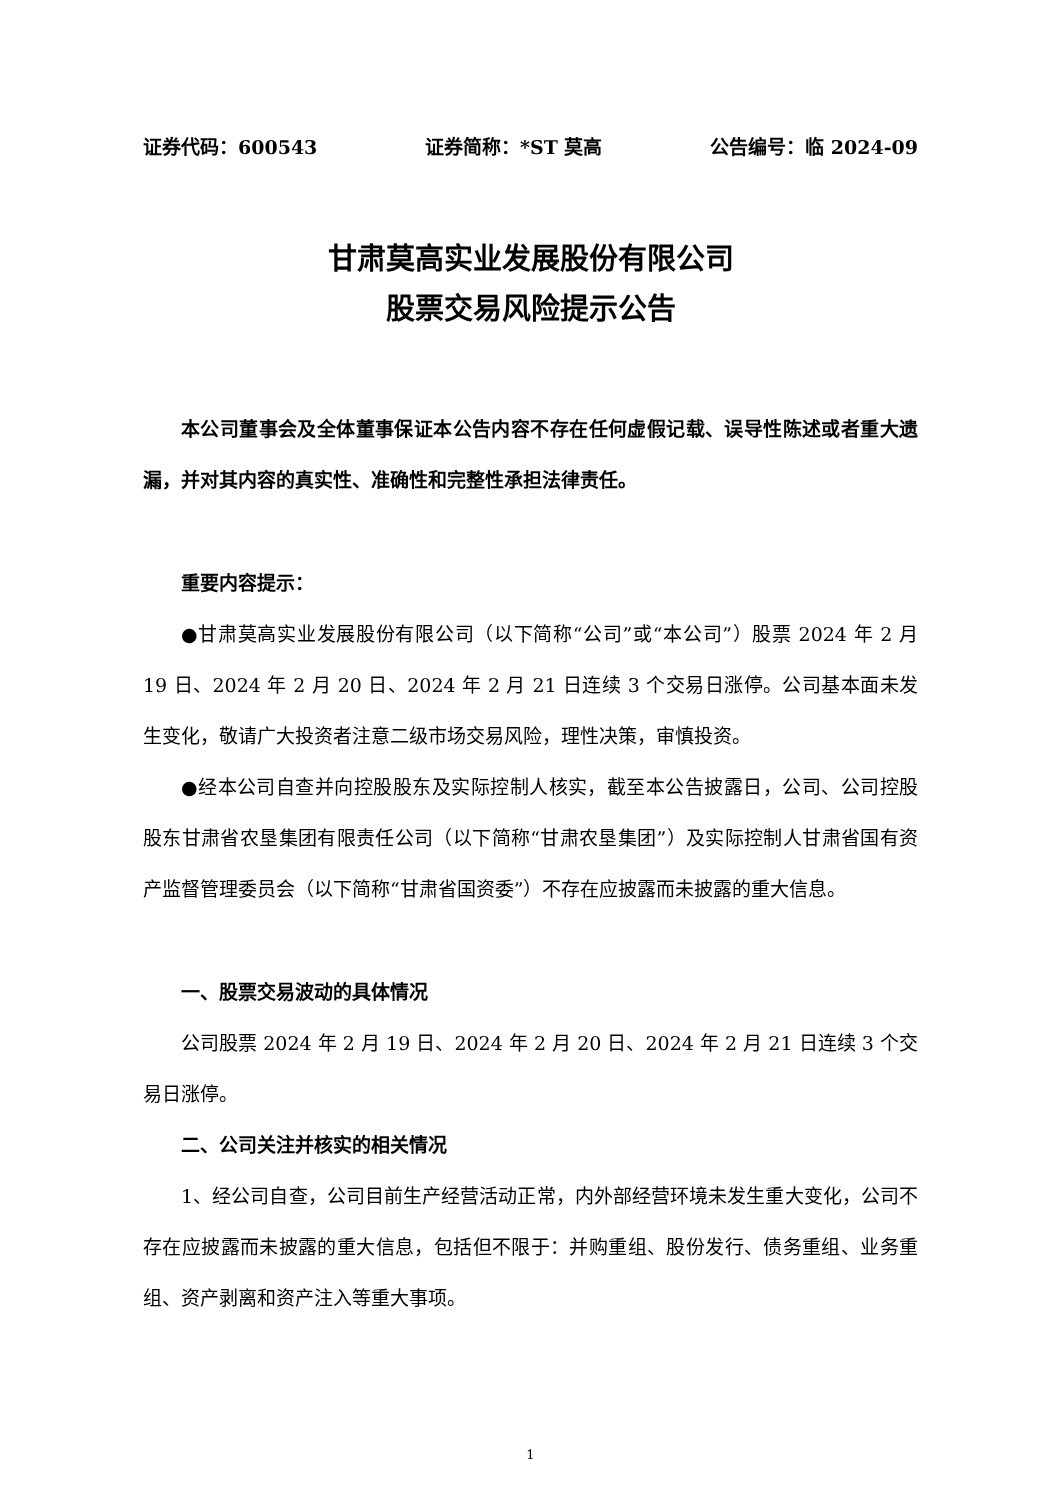证券代码：600543 证券简称：*ST 莫高 公告编号：临 2024-09
甘肃莫高实业发展股份有限公司
股票交易风险提示公告
本公司董事会及全体董事保证本公告内容不存在任何虚假记载、误导性陈述或者重大遗漏，并对其内容的真实性、准确性和完整性承担法律责任。
重要内容提示：
●甘肃莫高实业发展股份有限公司（以下简称“公司”或“本公司”）股票 2024 年 2 月 19 日、2024 年 2 月 20 日、2024 年 2 月 21 日连续 3 个交易日涨停。公司基本面未发生变化，敬请广大投资者注意二级市场交易风险，理性决策，审慎投资。
●经本公司自查并向控股股东及实际控制人核实，截至本公告披露日，公司、公司控股股东甘肃省农垦集团有限责任公司（以下简称“甘肃农垦集团”）及实际控制人甘肃省国有资产监督管理委员会（以下简称“甘肃省国资委”）不存在应披露而未披露的重大信息。
一、股票交易波动的具体情况
公司股票 2024 年 2 月 19 日、2024 年 2 月 20 日、2024 年 2 月 21 日连续 3 个交易日涨停。
二、公司关注并核实的相关情况
1、经公司自查，公司目前生产经营活动正常，内外部经营环境未发生重大变化，公司不存在应披露而未披露的重大信息，包括但不限于：并购重组、股份发行、债务重组、业务重组、资产剥离和资产注入等重大事项。
1